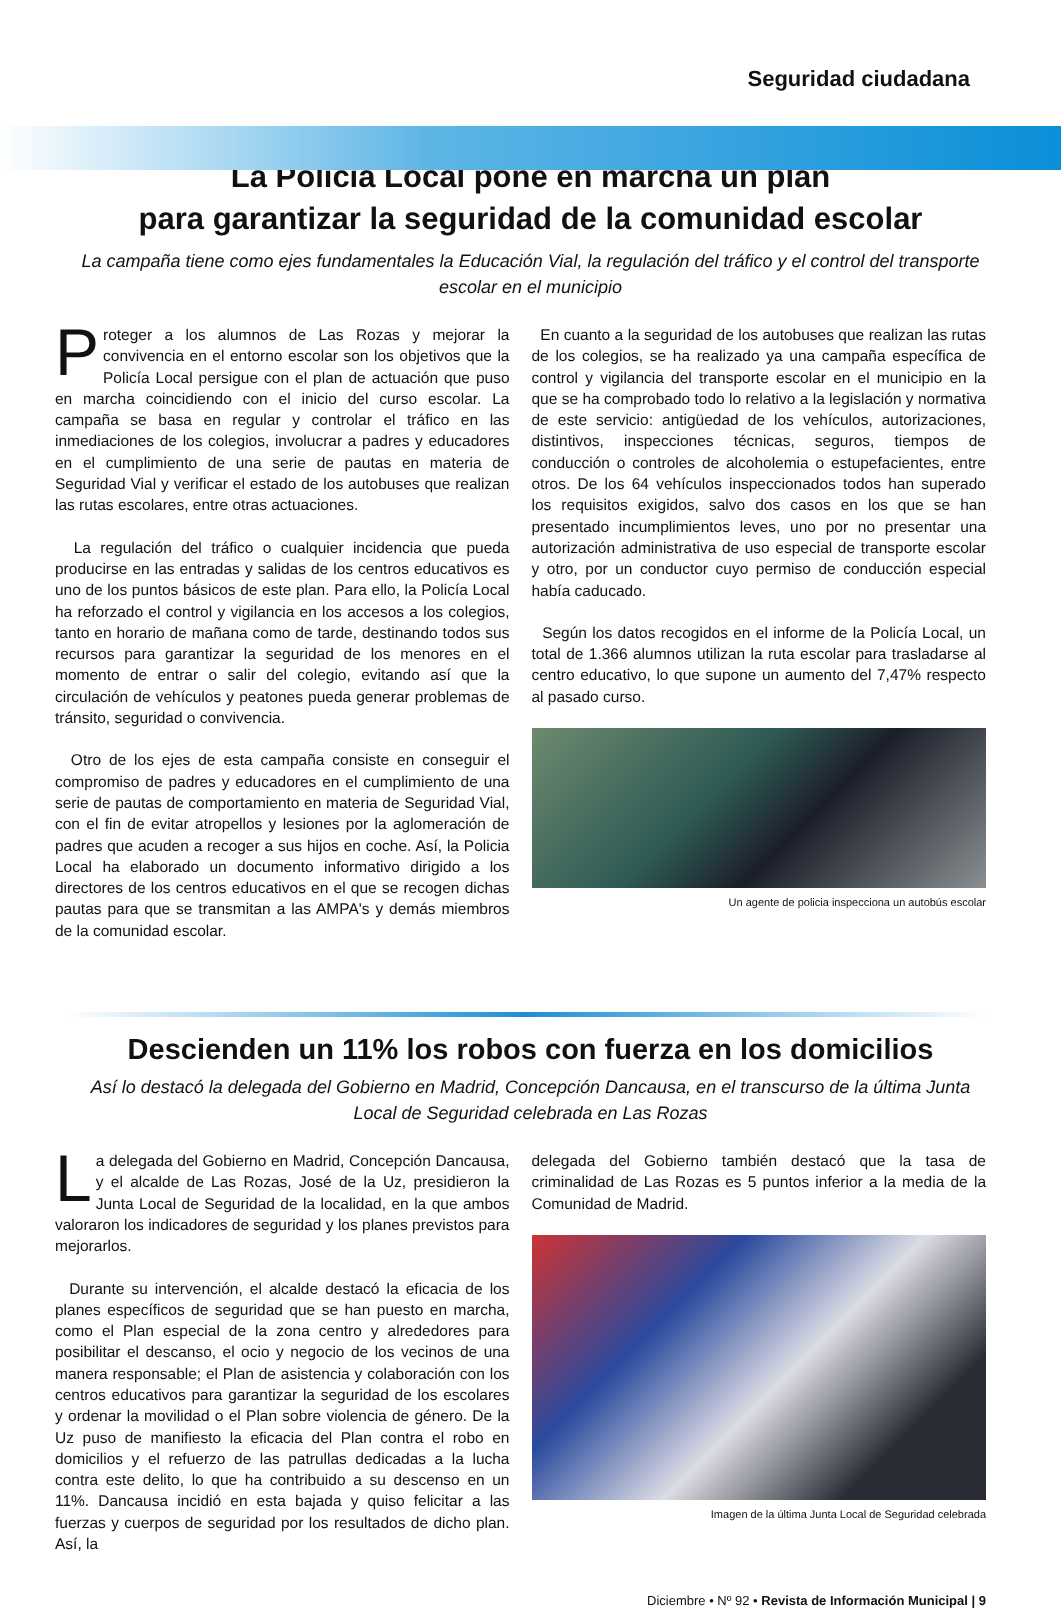Seguridad ciudadana
La Policía Local pone en marcha un plan
para garantizar la seguridad de la comunidad escolar
La campaña tiene como ejes fundamentales la Educación Vial, la regulación del tráfico y el control del transporte escolar en el municipio
Proteger a los alumnos de Las Rozas y mejorar la convivencia en el entorno escolar son los objetivos que la Policía Local persigue con el plan de actuación que puso en marcha coincidiendo con el inicio del curso escolar. La campaña se basa en regular y controlar el tráfico en las inmediaciones de los colegios, involucrar a padres y educadores en el cumplimiento de una serie de pautas en materia de Seguridad Vial y verificar el estado de los autobuses que realizan las rutas escolares, entre otras actuaciones.
La regulación del tráfico o cualquier incidencia que pueda producirse en las entradas y salidas de los centros educativos es uno de los puntos básicos de este plan. Para ello, la Policía Local ha reforzado el control y vigilancia en los accesos a los colegios, tanto en horario de mañana como de tarde, destinando todos sus recursos para garantizar la seguridad de los menores en el momento de entrar o salir del colegio, evitando así que la circulación de vehículos y peatones pueda generar problemas de tránsito, seguridad o convivencia.
Otro de los ejes de esta campaña consiste en conseguir el compromiso de padres y educadores en el cumplimiento de una serie de pautas de comportamiento en materia de Seguridad Vial, con el fin de evitar atropellos y lesiones por la aglomeración de padres que acuden a recoger a sus hijos en coche. Así, la Policia Local ha elaborado un documento informativo dirigido a los directores de los centros educativos en el que se recogen dichas pautas para que se transmitan a las AMPA's y demás miembros de la comunidad escolar.
En cuanto a la seguridad de los autobuses que realizan las rutas de los colegios, se ha realizado ya una campaña específica de control y vigilancia del transporte escolar en el municipio en la que se ha comprobado todo lo relativo a la legislación y normativa de este servicio: antigüedad de los vehículos, autorizaciones, distintivos, inspecciones técnicas, seguros, tiempos de conducción o controles de alcoholemia o estupefacientes, entre otros. De los 64 vehículos inspeccionados todos han superado los requisitos exigidos, salvo dos casos en los que se han presentado incumplimientos leves, uno por no presentar una autorización administrativa de uso especial de transporte escolar y otro, por un conductor cuyo permiso de conducción especial había caducado.
Según los datos recogidos en el informe de la Policía Local, un total de 1.366 alumnos utilizan la ruta escolar para trasladarse al centro educativo, lo que supone un aumento del 7,47% respecto al pasado curso.
Un agente de policia inspecciona un autobús escolar
Descienden un 11% los robos con fuerza en los domicilios
Así lo destacó la delegada del Gobierno en Madrid, Concepción Dancausa, en el transcurso de la última Junta Local de Seguridad celebrada en Las Rozas
La delegada del Gobierno en Madrid, Concepción Dancausa, y el alcalde de Las Rozas, José de la Uz, presidieron la Junta Local de Seguridad de la localidad, en la que ambos valoraron los indicadores de seguridad y los planes previstos para mejorarlos.
Durante su intervención, el alcalde destacó la eficacia de los planes específicos de seguridad que se han puesto en marcha, como el Plan especial de la zona centro y alrededores para posibilitar el descanso, el ocio y negocio de los vecinos de una manera responsable; el Plan de asistencia y colaboración con los centros educativos para garantizar la seguridad de los escolares y ordenar la movilidad o el Plan sobre violencia de género. De la Uz puso de manifiesto la eficacia del Plan contra el robo en domicilios y el refuerzo de las patrullas dedicadas a la lucha contra este delito, lo que ha contribuido a su descenso en un 11%. Dancausa incidió en esta bajada y quiso felicitar a las fuerzas y cuerpos de seguridad por los resultados de dicho plan. Así, la
delegada del Gobierno también destacó que la tasa de criminalidad de Las Rozas es 5 puntos inferior a la media de la Comunidad de Madrid.
Imagen de la última Junta Local de Seguridad celebrada
Diciembre • Nº 92 • Revista de Información Municipal | 9